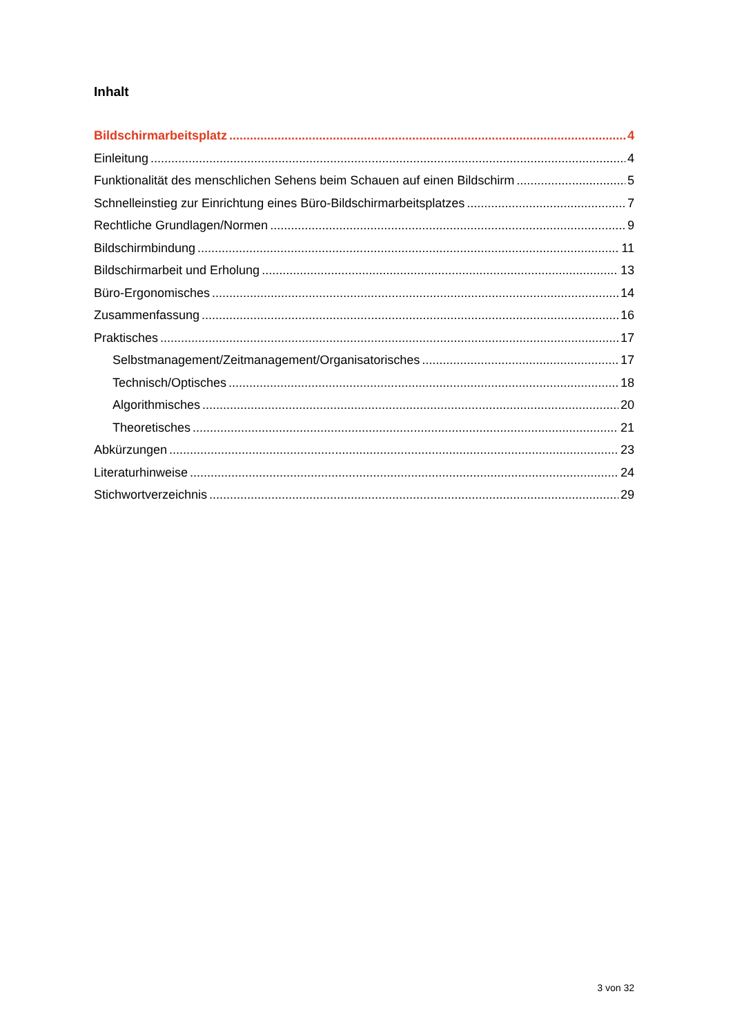Inhalt
Bildschirmarbeitsplatz 4
Einleitung 4
Funktionalität des menschlichen Sehens beim Schauen auf einen Bildschirm 5
Schnelleinstieg zur Einrichtung eines Büro-Bildschirmarbeitsplatzes 7
Rechtliche Grundlagen/Normen 9
Bildschirmbindung 11
Bildschirmarbeit und Erholung 13
Büro-Ergonomisches 14
Zusammenfassung 16
Praktisches 17
Selbstmanagement/Zeitmanagement/Organisatorisches 17
Technisch/Optisches 18
Algorithmisches 20
Theoretisches 21
Abkürzungen 23
Literaturhinweise 24
Stichwortverzeichnis 29
3 von 32